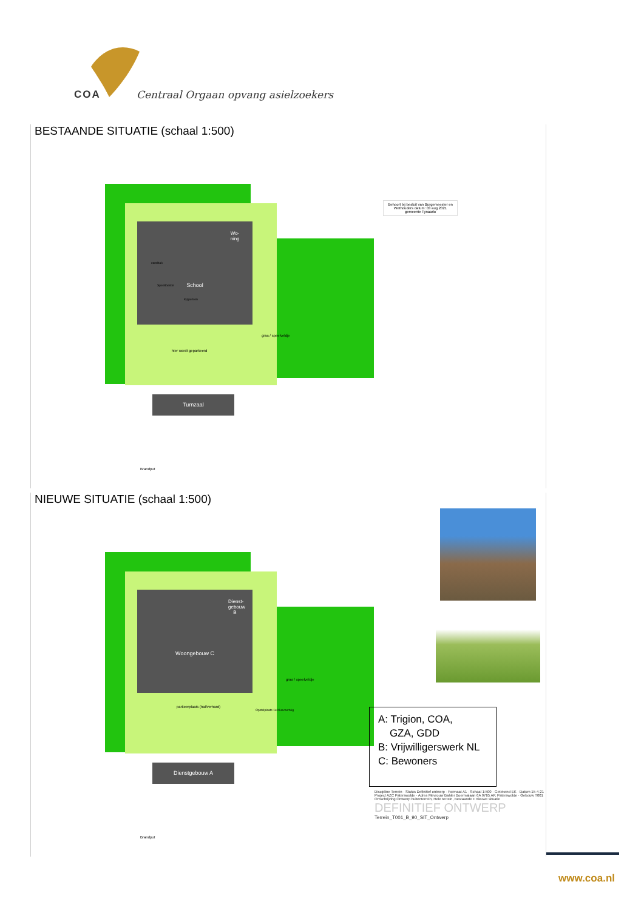COA
Centraal Orgaan opvang asielzoekers
BESTAANDE SITUATIE (schaal 1:500)
School
Wo-ning
Turnzaal
gras / speelveldje
hier wordt geparkeerd
Kippenren
Speeltoestel
zandbak
Brandput
Behoort bij besluit van Burgemeester en Wethouders datum: 03 aug 2021 gemeente Tynaarlo
NIEUWE SITUATIE (schaal 1:500)
Woongebouw C
Dienst-gebouw B
Dienstgebouw A
gras / speelveldje
parkeerplaats (halfverhard)
Opstelplaats 1e blusvoertuig
Brandput
A: Trigion, COA,
GZA, GDD
B: Vrijwilligerswerk NL
C: Bewoners
Discipline Terrein · Status Definitief ontwerp · Formaat A1 · Schaal 1:500 · Getekend EK · Datum 15-4-21
Project AZC Paterswolde · Adres Mevrouw Bahler Boermalaan 6A 9765 AP, Paterswolde · Gebouw T001
Omschrijving Ontwerp buitenterrein, Hele terrein, Bestaande + nieuwe situatie
DEFINITIEF ONTWERP
Terrein_T001_B_90_SIT_Ontwerp
www.coa.nl